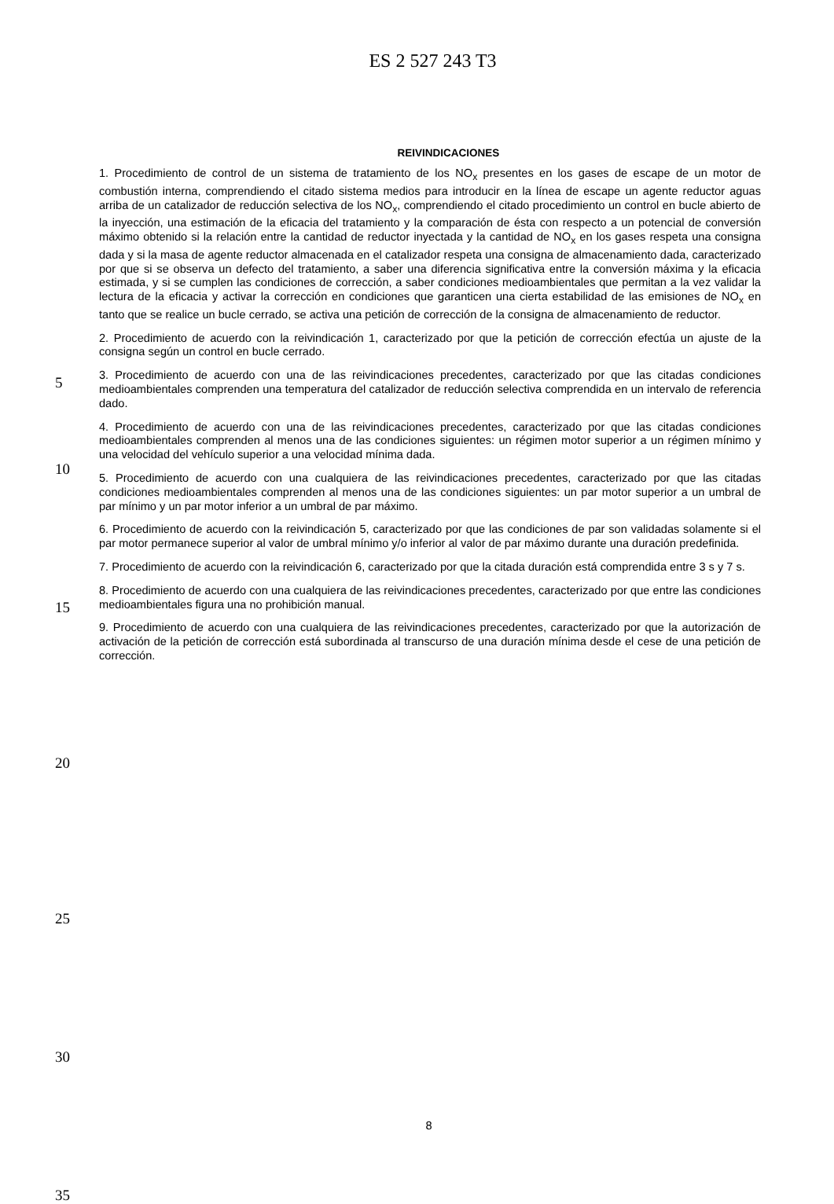ES 2 527 243 T3
REIVINDICACIONES
5
10
15
20
25
30
35
1. Procedimiento de control de un sistema de tratamiento de los NO<sub>x</sub> presentes en los gases de escape de un motor de combustión interna, comprendiendo el citado sistema medios para introducir en la línea de escape un agente reductor aguas arriba de un catalizador de reducción selectiva de los NO<sub>x</sub>, comprendiendo el citado procedimiento un control en bucle abierto de la inyección, una estimación de la eficacia del tratamiento y la comparación de ésta con respecto a un potencial de conversión máximo obtenido si la relación entre la cantidad de reductor inyectada y la cantidad de NO<sub>x</sub> en los gases respeta una consigna dada y si la masa de agente reductor almacenada en el catalizador respeta una consigna de almacenamiento dada, caracterizado por que si se observa un defecto del tratamiento, a saber una diferencia significativa entre la conversión máxima y la eficacia estimada, y si se cumplen las condiciones de corrección, a saber condiciones medioambientales que permitan a la vez validar la lectura de la eficacia y activar la corrección en condiciones que garanticen una cierta estabilidad de las emisiones de NO<sub>x</sub> en tanto que se realice un bucle cerrado, se activa una petición de corrección de la consigna de almacenamiento de reductor.
2. Procedimiento de acuerdo con la reivindicación 1, caracterizado por que la petición de corrección efectúa un ajuste de la consigna según un control en bucle cerrado.
3. Procedimiento de acuerdo con una de las reivindicaciones precedentes, caracterizado por que las citadas condiciones medioambientales comprenden una temperatura del catalizador de reducción selectiva comprendida en un intervalo de referencia dado.
4. Procedimiento de acuerdo con una de las reivindicaciones precedentes, caracterizado por que las citadas condiciones medioambientales comprenden al menos una de las condiciones siguientes: un régimen motor superior a un régimen mínimo y una velocidad del vehículo superior a una velocidad mínima dada.
5. Procedimiento de acuerdo con una cualquiera de las reivindicaciones precedentes, caracterizado por que las citadas condiciones medioambientales comprenden al menos una de las condiciones siguientes: un par motor superior a un umbral de par mínimo y un par motor inferior a un umbral de par máximo.
6. Procedimiento de acuerdo con la reivindicación 5, caracterizado por que las condiciones de par son validadas solamente si el par motor permanece superior al valor de umbral mínimo y/o inferior al valor de par máximo durante una duración predefinida.
7. Procedimiento de acuerdo con la reivindicación 6, caracterizado por que la citada duración está comprendida entre 3 s y 7 s.
8. Procedimiento de acuerdo con una cualquiera de las reivindicaciones precedentes, caracterizado por que entre las condiciones medioambientales figura una no prohibición manual.
9. Procedimiento de acuerdo con una cualquiera de las reivindicaciones precedentes, caracterizado por que la autorización de activación de la petición de corrección está subordinada al transcurso de una duración mínima desde el cese de una petición de corrección.
8